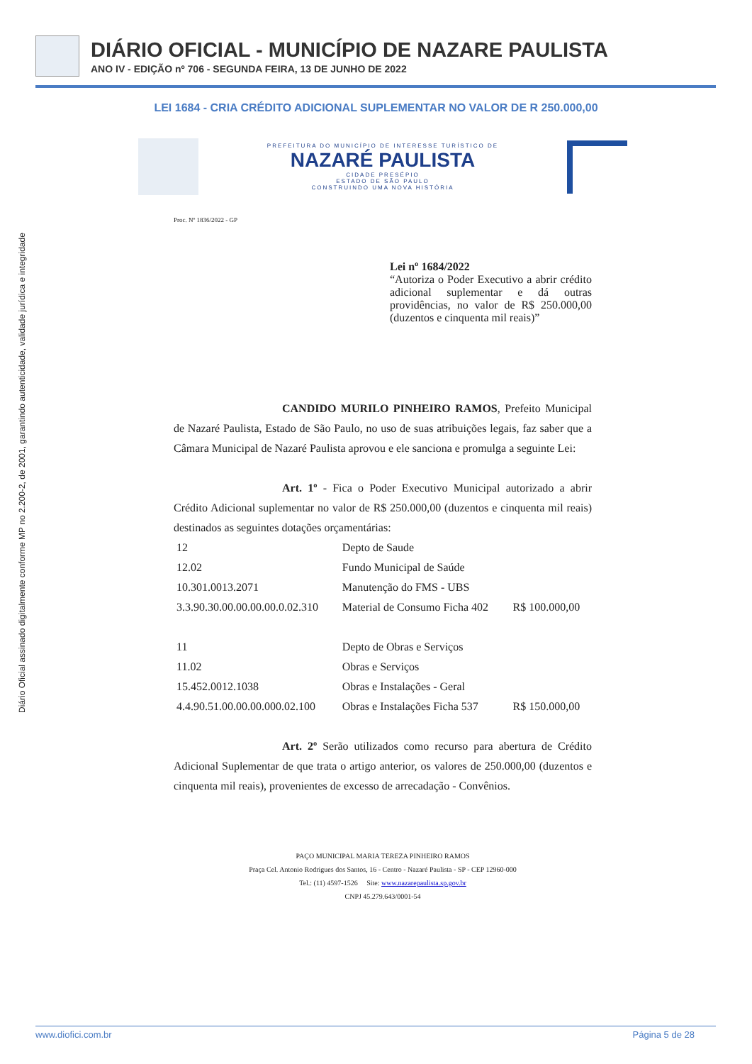DIÁRIO OFICIAL - MUNICÍPIO DE NAZARE PAULISTA
ANO IV - EDIÇÃO nº 706 - SEGUNDA FEIRA, 13 DE JUNHO DE 2022
LEI 1684 - CRIA CRÉDITO ADICIONAL SUPLEMENTAR NO VALOR DE R 250.000,00
Diário Oficial assinado digitalmente conforme MP no 2.200-2, de 2001, garantindo autenticidade, validade jurídica e integridade
PREFEITURA DO MUNICÍPIO DE INTERESSE TURÍSTICO DE
NAZARÉ PAULISTA
CIDADE PRESÉPIO
ESTADO DE SÃO PAULO
CONSTRUINDO UMA NOVA HISTÓRIA
Proc. Nº 1836/2022 - GP
Lei nº 1684/2022
“Autoriza o Poder Executivo a abrir crédito adicional suplementar e dá outras providências, no valor de R$ 250.000,00 (duzentos e cinquenta mil reais)”
CANDIDO MURILO PINHEIRO RAMOS, Prefeito Municipal de Nazaré Paulista, Estado de São Paulo, no uso de suas atribuições legais, faz saber que a Câmara Municipal de Nazaré Paulista aprovou e ele sanciona e promulga a seguinte Lei:
Art. 1º - Fica o Poder Executivo Municipal autorizado a abrir Crédito Adicional suplementar no valor de R$ 250.000,00 (duzentos e cinquenta mil reais) destinados as seguintes dotações orçamentárias:
| 12 | Depto de Saude | |
| 12.02 | Fundo Municipal de Saúde | |
| 10.301.0013.2071 | Manutenção do FMS - UBS | |
| 3.3.90.30.00.00.00.00.0.02.310 | Material de Consumo Ficha 402 | R$ 100.000,00 |
| 11 | Depto de Obras e Serviços | |
| 11.02 | Obras e Serviços | |
| 15.452.0012.1038 | Obras e Instalações - Geral | |
| 4.4.90.51.00.00.00.000.02.100 | Obras e Instalações Ficha 537 | R$ 150.000,00 |
Art. 2º Serão utilizados como recurso para abertura de Crédito Adicional Suplementar de que trata o artigo anterior, os valores de 250.000,00 (duzentos e cinquenta mil reais), provenientes de excesso de arrecadação - Convênios.
PAÇO MUNICIPAL MARIA TEREZA PINHEIRO RAMOS
Praça Cel. Antonio Rodrigues dos Santos, 16 - Centro - Nazaré Paulista - SP - CEP 12960-000
Tel.: (11) 4597-1526 Site: www.nazarepaulista.sp.gov.br
CNPJ 45.279.643/0001-54
www.diofici.com.br Página 5 de 28